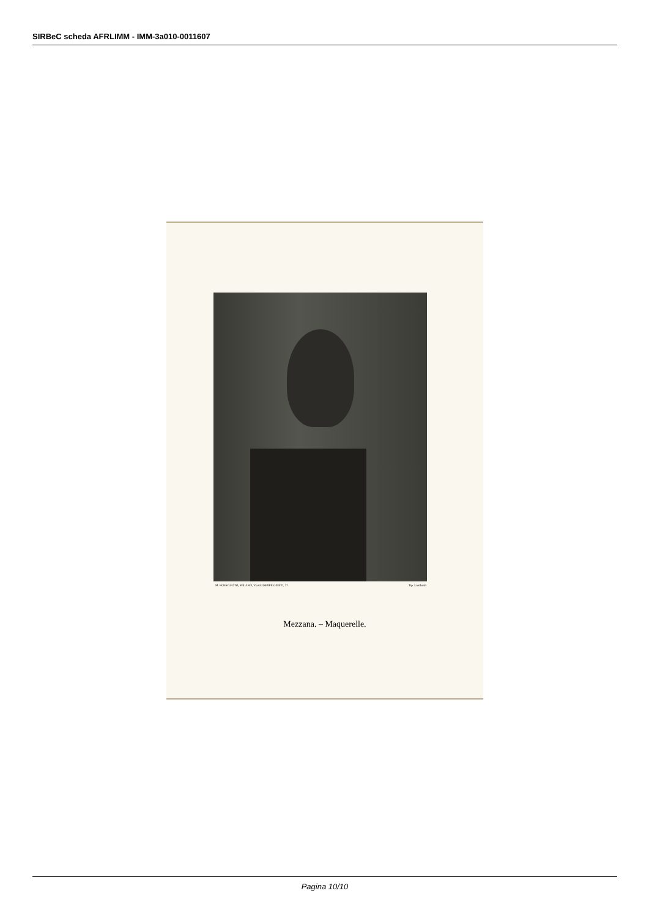SIRBeC scheda AFRLIMM - IMM-3a010-0011607
M. ROSSO FOTO, MILANO, Via GIUSEPPE GIUSTI, 17 Tip. Lombardi
Mezzana. – Maquerelle.
Pagina 10/10